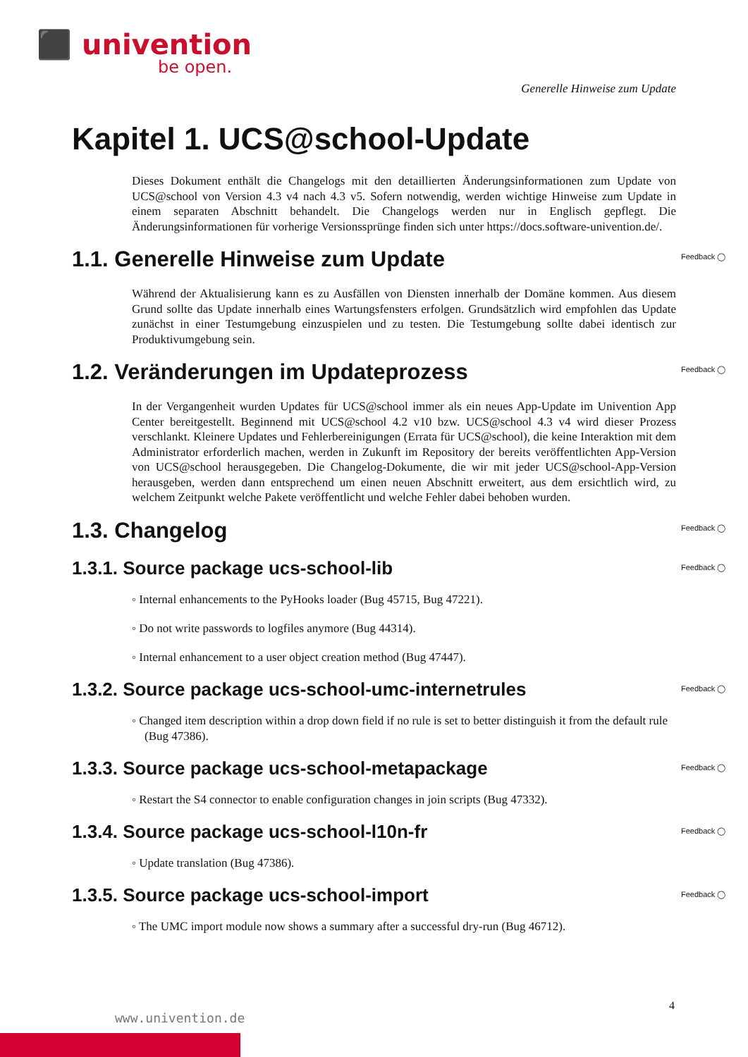⬛ univention
be open.
Generelle Hinweise zum Update
Kapitel 1. UCS@school-Update
Dieses Dokument enthält die Changelogs mit den detaillierten Änderungsinformationen zum Update von UCS@school von Version 4.3 v4 nach 4.3 v5. Sofern notwendig, werden wichtige Hinweise zum Update in einem separaten Abschnitt behandelt. Die Changelogs werden nur in Englisch gepflegt. Die Änderungsinformationen für vorherige Versionssprünge finden sich unter https://docs.software-univention.de/.
1.1. Generelle Hinweise zum Update Feedback ◯
Während der Aktualisierung kann es zu Ausfällen von Diensten innerhalb der Domäne kommen. Aus diesem Grund sollte das Update innerhalb eines Wartungsfensters erfolgen. Grundsätzlich wird empfohlen das Update zunächst in einer Testumgebung einzuspielen und zu testen. Die Testumgebung sollte dabei identisch zur Produktivumgebung sein.
1.2. Veränderungen im Updateprozess Feedback ◯
In der Vergangenheit wurden Updates für UCS@school immer als ein neues App-Update im Univention App Center bereitgestellt. Beginnend mit UCS@school 4.2 v10 bzw. UCS@school 4.3 v4 wird dieser Prozess verschlankt. Kleinere Updates und Fehlerbereinigungen (Errata für UCS@school), die keine Interaktion mit dem Administrator erforderlich machen, werden in Zukunft im Repository der bereits veröffentlichten App-Version von UCS@school herausgegeben. Die Changelog-Dokumente, die wir mit jeder UCS@school-App-Version herausgeben, werden dann entsprechend um einen neuen Abschnitt erweitert, aus dem ersichtlich wird, zu welchem Zeitpunkt welche Pakete veröffentlicht und welche Fehler dabei behoben wurden.
1.3. Changelog Feedback ◯
1.3.1. Source package ucs-school-lib Feedback ◯
◦ Internal enhancements to the PyHooks loader (Bug 45715, Bug 47221).
◦ Do not write passwords to logfiles anymore (Bug 44314).
◦ Internal enhancement to a user object creation method (Bug 47447).
1.3.2. Source package ucs-school-umc-internetrules Feedback ◯
◦ Changed item description within a drop down field if no rule is set to better distinguish it from the default rule (Bug 47386).
1.3.3. Source package ucs-school-metapackage Feedback ◯
◦ Restart the S4 connector to enable configuration changes in join scripts (Bug 47332).
1.3.4. Source package ucs-school-l10n-fr Feedback ◯
◦ Update translation (Bug 47386).
1.3.5. Source package ucs-school-import Feedback ◯
◦ The UMC import module now shows a summary after a successful dry-run (Bug 46712).
4
www.univention.de